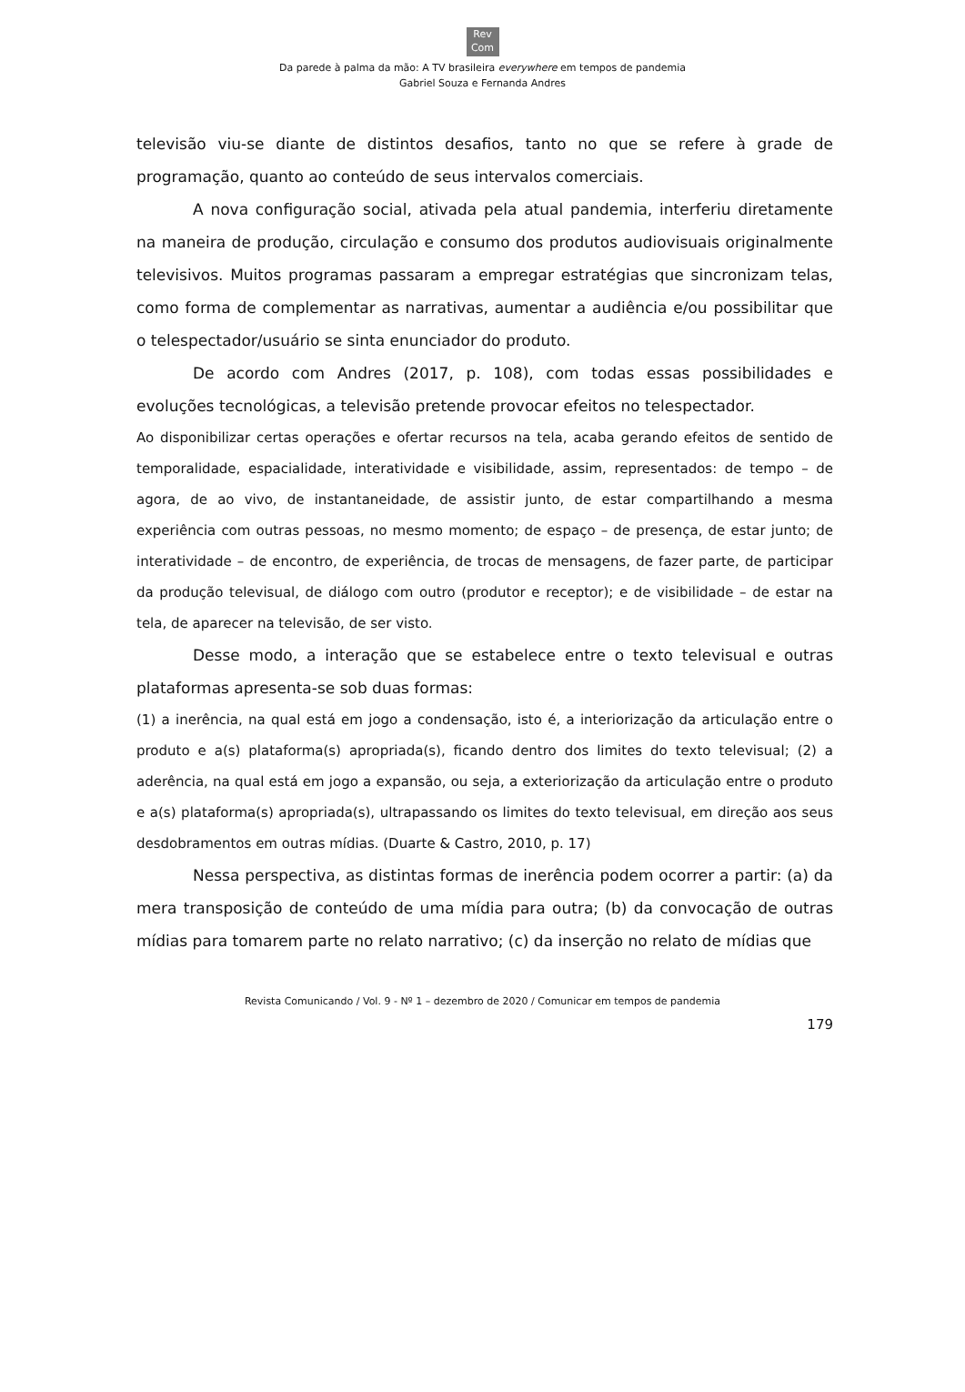Rev
Com
Da parede à palma da mão: A TV brasileira everywhere em tempos de pandemia
Gabriel Souza e Fernanda Andres
televisão viu-se diante de distintos desafios, tanto no que se refere à grade de programação, quanto ao conteúdo de seus intervalos comerciais.
A nova configuração social, ativada pela atual pandemia, interferiu diretamente na maneira de produção, circulação e consumo dos produtos audiovisuais originalmente televisivos. Muitos programas passaram a empregar estratégias que sincronizam telas, como forma de complementar as narrativas, aumentar a audiência e/ou possibilitar que o telespectador/usuário se sinta enunciador do produto.
De acordo com Andres (2017, p. 108), com todas essas possibilidades e evoluções tecnológicas, a televisão pretende provocar efeitos no telespectador.
Ao disponibilizar certas operações e ofertar recursos na tela, acaba gerando efeitos de sentido de temporalidade, espacialidade, interatividade e visibilidade, assim, representados: de tempo – de agora, de ao vivo, de instantaneidade, de assistir junto, de estar compartilhando a mesma experiência com outras pessoas, no mesmo momento; de espaço – de presença, de estar junto; de interatividade – de encontro, de experiência, de trocas de mensagens, de fazer parte, de participar da produção televisual, de diálogo com outro (produtor e receptor); e de visibilidade – de estar na tela, de aparecer na televisão, de ser visto.
Desse modo, a interação que se estabelece entre o texto televisual e outras plataformas apresenta-se sob duas formas:
(1) a inerência, na qual está em jogo a condensação, isto é, a interiorização da articulação entre o produto e a(s) plataforma(s) apropriada(s), ficando dentro dos limites do texto televisual; (2) a aderência, na qual está em jogo a expansão, ou seja, a exteriorização da articulação entre o produto e a(s) plataforma(s) apropriada(s), ultrapassando os limites do texto televisual, em direção aos seus desdobramentos em outras mídias. (Duarte & Castro, 2010, p. 17)
Nessa perspectiva, as distintas formas de inerência podem ocorrer a partir: (a) da mera transposição de conteúdo de uma mídia para outra; (b) da convocação de outras mídias para tomarem parte no relato narrativo; (c) da inserção no relato de mídias que
Revista Comunicando / Vol. 9 - Nº 1 – dezembro de 2020 / Comunicar em tempos de pandemia
179